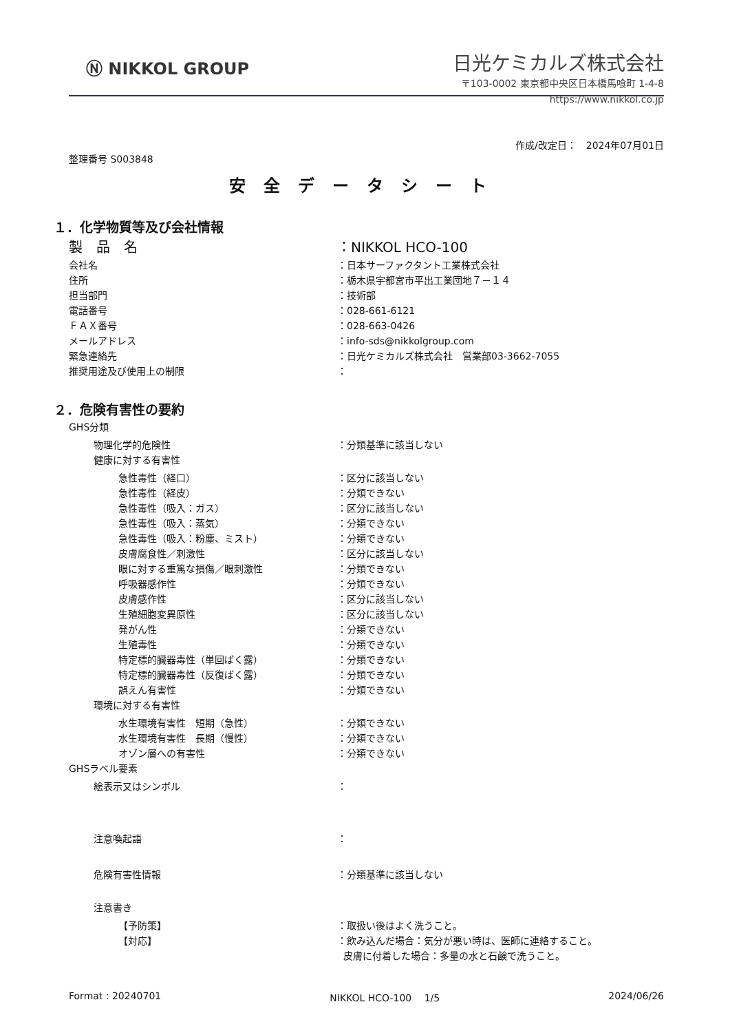Ⓝ NIKKOL GROUP
日光ケミカルズ株式会社
〒103-0002 東京都中央区日本橋馬喰町 1-4-8
https://www.nikkol.co.jp
作成/改定日：　2024年07月01日
整理番号 S003848
安全データシート
１．化学物質等及び会社情報
製　品　名 ：NIKKOL HCO-100
会社名 ：日本サーファクタント工業株式会社
住所 ：栃木県宇都宮市平出工業団地７－１４
担当部門 ：技術部
電話番号 ：028-661-6121
ＦＡＸ番号 ：028-663-0426
メールアドレス ：info-sds@nikkolgroup.com
緊急連絡先 ：日光ケミカルズ株式会社　営業部03-3662-7055
推奨用途及び使用上の制限 ：
２．危険有害性の要約
GHS分類
物理化学的危険性 ：分類基準に該当しない
健康に対する有害性
急性毒性（経口） ：区分に該当しない
急性毒性（経皮） ：分類できない
急性毒性（吸入：ガス） ：区分に該当しない
急性毒性（吸入：蒸気） ：分類できない
急性毒性（吸入：粉塵、ミスト） ：分類できない
皮膚腐食性／刺激性 ：区分に該当しない
眼に対する重篤な損傷／眼刺激性 ：分類できない
呼吸器感作性 ：分類できない
皮膚感作性 ：区分に該当しない
生殖細胞変異原性 ：区分に該当しない
発がん性 ：分類できない
生殖毒性 ：分類できない
特定標的臓器毒性（単回ばく露） ：分類できない
特定標的臓器毒性（反復ばく露） ：分類できない
誤えん有害性 ：分類できない
環境に対する有害性
水生環境有害性　短期（急性） ：分類できない
水生環境有害性　長期（慢性） ：分類できない
オゾン層への有害性 ：分類できない
GHSラベル要素
絵表示又はシンボル ：
注意喚起語 ：
危険有害性情報 ：分類基準に該当しない
注意書き
【予防策】 ：取扱い後はよく洗うこと。
【対応】 ：飲み込んだ場合：気分が悪い時は、医師に連絡すること。
皮膚に付着した場合：多量の水と石鹸で洗うこと。
Format : 20240701 NIKKOL HCO-100　 1/5 2024/06/26